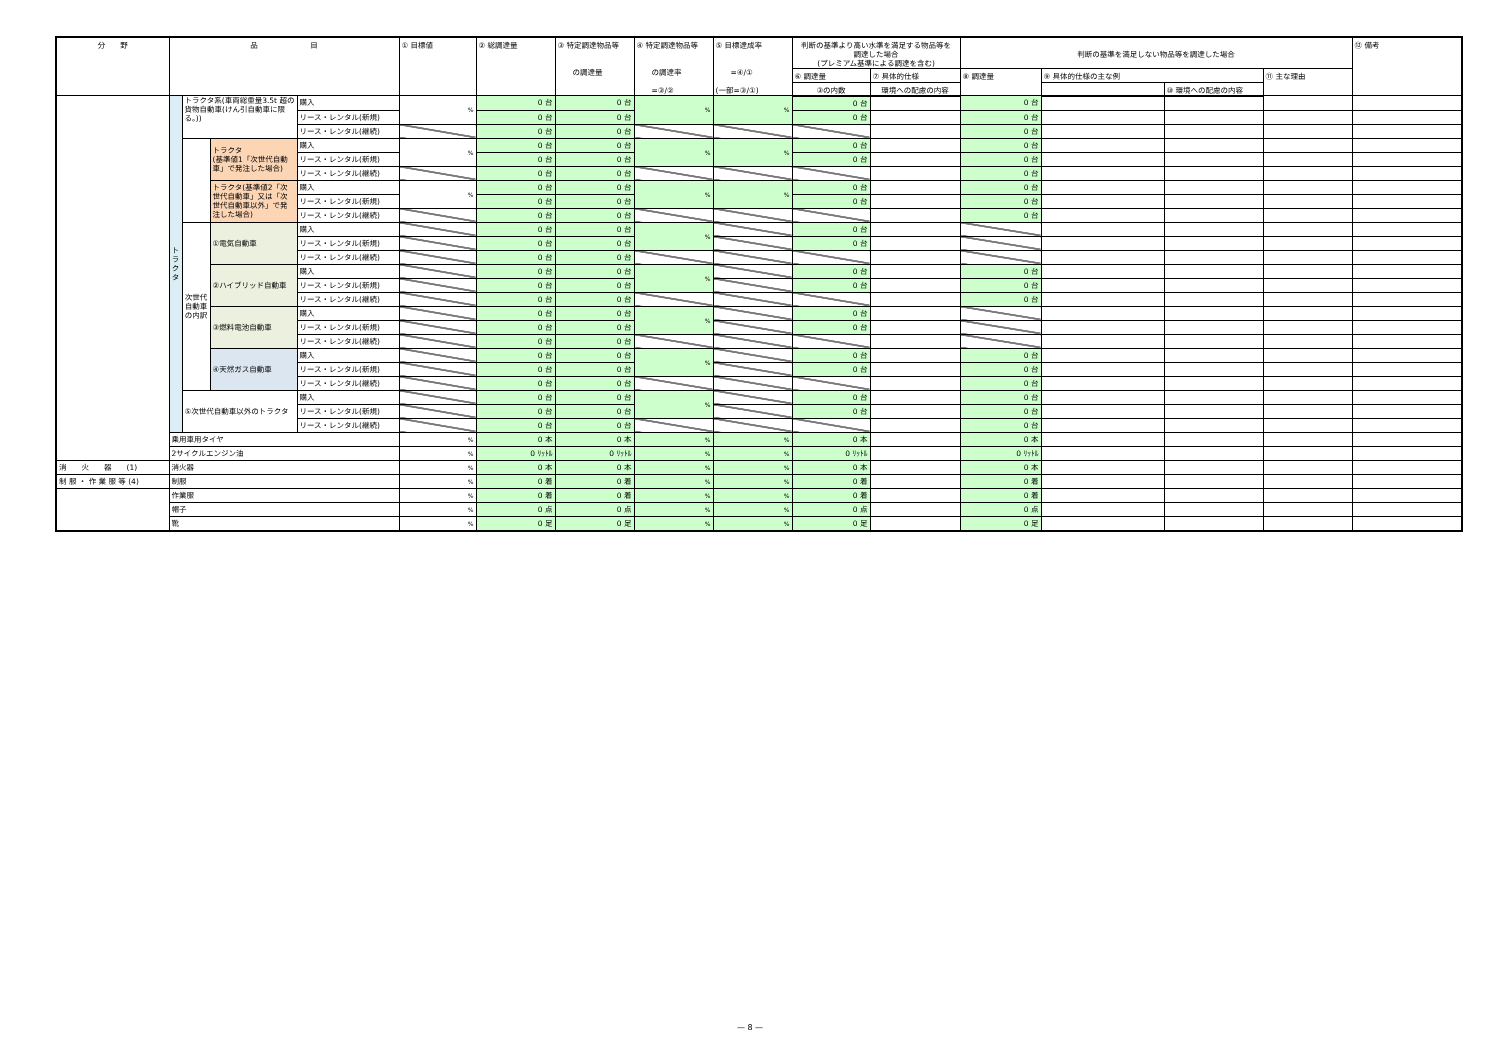| 分 野 | 品 目 | | | | ① 目標値 | ② 総調達量 | ③ 特定調達物品等 の調達量 | ④ 特定調達物品等 の調達率 =③/② | ⑤ 目標達成率 =④/① (一部=③/①) | 判断の基準より高い水準を満足する物品等を 調達した場合 (プレミアム基準による調達を含む) | | 判断の基準を満足しない物品等を調達した場合 | | | | ⑫ 備考 |
| --- | --- | --- | --- | --- | --- | --- | --- | --- | --- | --- | --- | --- | --- | --- | --- | --- |
| | | | | | | | | | | ⑥ 調達量 | ⑦ 具体的仕様 | ⑧ 調達量 | ⑨ 具体的仕様の主な例 | | ⑪ 主な理由 | |
| | | | | | | | | | | ③の内数 | 環境への配慮の内容 | | | ⑩ 環境への配慮の内容 | | |
| | ト ラ ク タ | トラクタ系(車両総重量3.5t 超の貨物自動車(けん引自動車に限る。)) | | 購入 | % | 0 台 | 0 台 | % | % | 0 台 | | 0 台 | | | | |
| | | | | リース・レンタル(新規) | | 0 台 | 0 台 | | | 0 台 | | 0 台 | | | | |
| | | | | リース・レンタル(継続) | | 0 台 | 0 台 | | | | | 0 台 | | | | |
| | | | トラクタ (基準値1「次世代自動車」で発注した場合) | 購入 | % | 0 台 | 0 台 | % | % | 0 台 | | 0 台 | | | | |
| | | | | リース・レンタル(新規) | | 0 台 | 0 台 | | | 0 台 | | 0 台 | | | | |
| | | | | リース・レンタル(継続) | | 0 台 | 0 台 | | | | | 0 台 | | | | |
| | | | トラクタ(基準値2「次世代自動車」又は「次世代自動車以外」で発注した場合) | 購入 | % | 0 台 | 0 台 | % | % | 0 台 | | 0 台 | | | | |
| | | | | リース・レンタル(新規) | | 0 台 | 0 台 | | | 0 台 | | 0 台 | | | | |
| | | | | リース・レンタル(継続) | | 0 台 | 0 台 | | | | | 0 台 | | | | |
| | | 次世代自動車の内訳 | ①電気自動車 | 購入 | | 0 台 | 0 台 | % | | 0 台 | | | | | | |
| | | | | リース・レンタル(新規) | | 0 台 | 0 台 | | | 0 台 | | | | | | |
| | | | | リース・レンタル(継続) | | 0 台 | 0 台 | | | | | | | | | |
| | | | ②ハイブリッド自動車 | 購入 | | 0 台 | 0 台 | % | | 0 台 | | 0 台 | | | | |
| | | | | リース・レンタル(新規) | | 0 台 | 0 台 | | | 0 台 | | 0 台 | | | | |
| | | | | リース・レンタル(継続) | | 0 台 | 0 台 | | | | | 0 台 | | | | |
| | | | ③燃料電池自動車 | 購入 | | 0 台 | 0 台 | % | | 0 台 | | | | | | |
| | | | | リース・レンタル(新規) | | 0 台 | 0 台 | | | 0 台 | | | | | | |
| | | | | リース・レンタル(継続) | | 0 台 | 0 台 | | | | | | | | | |
| | | | ④天然ガス自動車 | 購入 | | 0 台 | 0 台 | % | | 0 台 | | 0 台 | | | | |
| | | | | リース・レンタル(新規) | | 0 台 | 0 台 | | | 0 台 | | 0 台 | | | | |
| | | | | リース・レンタル(継続) | | 0 台 | 0 台 | | | | | 0 台 | | | | |
| | | ⑤次世代自動車以外のトラクタ | | 購入 | | 0 台 | 0 台 | % | | 0 台 | | 0 台 | | | | |
| | | | | リース・レンタル(新規) | | 0 台 | 0 台 | | | 0 台 | | 0 台 | | | | |
| | | | | リース・レンタル(継続) | | 0 台 | 0 台 | | | | | 0 台 | | | | |
| | 乗用車用タイヤ | | | | % | 0 本 | 0 本 | % | % | 0 本 | | 0 本 | | | | |
| | 2サイクルエンジン油 | | | | % | 0 ﾘｯﾄﾙ | 0 ﾘｯﾄﾙ | % | % | 0 ﾘｯﾄﾙ | | 0 ﾘｯﾄﾙ | | | | |
| 消 火 器 (1) | 消火器 | | | | % | 0 本 | 0 本 | % | % | 0 本 | | 0 本 | | | | |
| 制 服 ・ 作 業 服 等 (4) | 制服 | | | | % | 0 着 | 0 着 | % | % | 0 着 | | 0 着 | | | | |
| | 作業服 | | | | % | 0 着 | 0 着 | % | % | 0 着 | | 0 着 | | | | |
| | 帽子 | | | | % | 0 点 | 0 点 | % | % | 0 点 | | 0 点 | | | | |
| | 靴 | | | | % | 0 足 | 0 足 | % | % | 0 足 | | 0 足 | | | | |
— 8 —